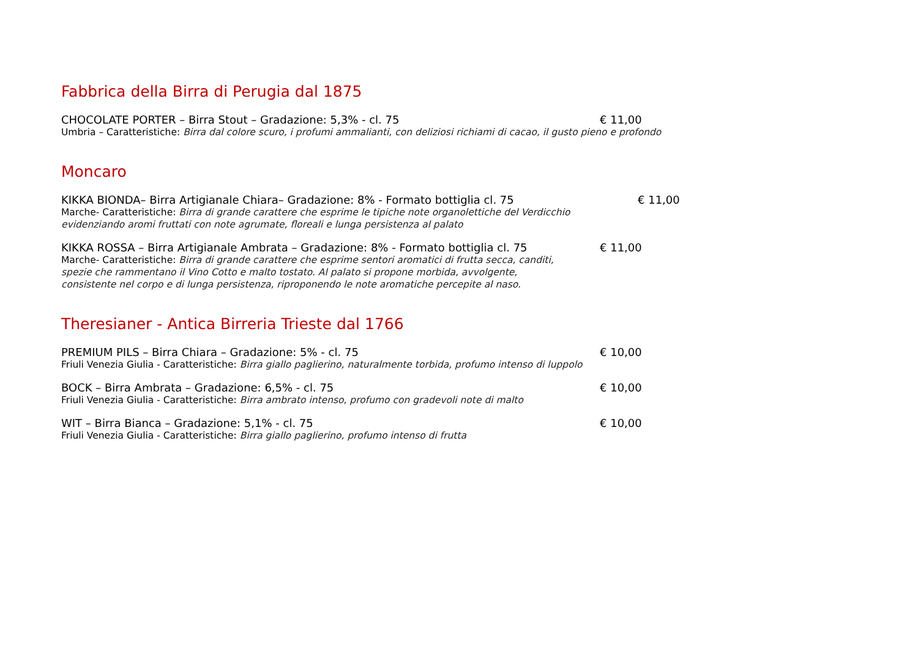Fabbrica della Birra di Perugia dal 1875
CHOCOLATE PORTER – Birra Stout – Gradazione: 5,3% - cl. 75
€ 11,00
Umbria – Caratteristiche: Birra dal colore scuro, i profumi ammalianti, con deliziosi richiami di cacao, il gusto pieno e profondo
Moncaro
KIKKA BIONDA– Birra Artigianale Chiara– Gradazione: 8% - Formato bottiglia cl. 75
€ 11,00
Marche- Caratteristiche: Birra di grande carattere che esprime le tipiche note organolettiche del Verdicchio
evidenziando aromi fruttati con note agrumate, floreali e lunga persistenza al palato
KIKKA ROSSA – Birra Artigianale Ambrata – Gradazione: 8% - Formato bottiglia cl. 75
€ 11,00
Marche- Caratteristiche: Birra di grande carattere che esprime sentori aromatici di frutta secca, canditi,
spezie che rammentano il Vino Cotto e malto tostato. Al palato si propone morbida, avvolgente,
consistente nel corpo e di lunga persistenza, riproponendo le note aromatiche percepite al naso.
Theresianer - Antica Birreria Trieste dal 1766
PREMIUM PILS – Birra Chiara – Gradazione: 5% - cl. 75
€ 10,00
Friuli Venezia Giulia - Caratteristiche: Birra giallo paglierino, naturalmente torbida, profumo intenso di luppolo
BOCK – Birra Ambrata – Gradazione: 6,5% - cl. 75
€ 10,00
Friuli Venezia Giulia - Caratteristiche: Birra ambrato intenso, profumo con gradevoli note di malto
WIT – Birra Bianca – Gradazione: 5,1% - cl. 75
€ 10,00
Friuli Venezia Giulia - Caratteristiche: Birra giallo paglierino, profumo intenso di frutta